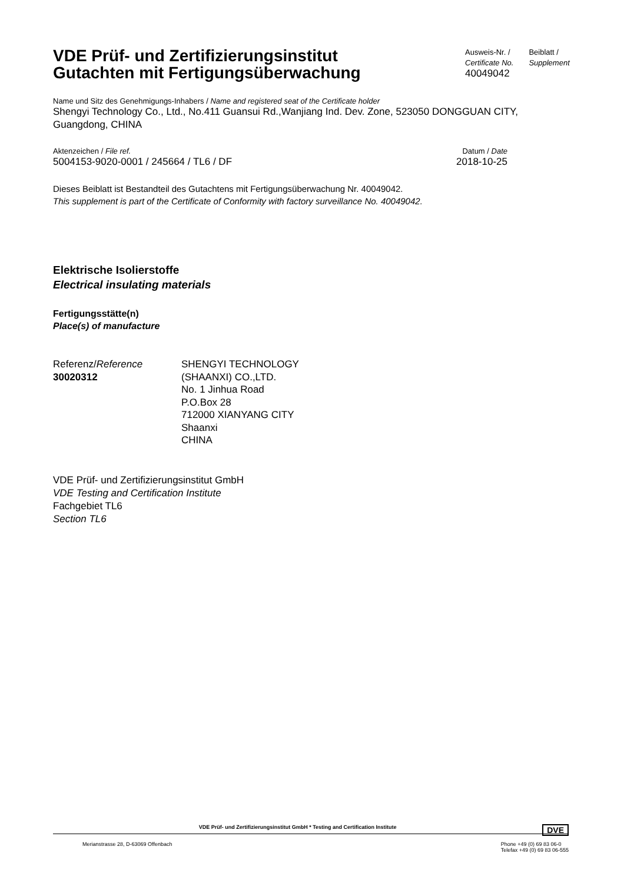VDE Prüf- und Zertifizierungsinstitut
Gutachten mit Fertigungsüberwachung
Ausweis-Nr. /
Certificate No.
40049042
Beiblatt /
Supplement
Name und Sitz des Genehmigungs-Inhabers / Name and registered seat of the Certificate holder
Shengyi Technology Co., Ltd., No.411 Guansui Rd.,Wanjiang Ind. Dev. Zone, 523050 DONGGUAN CITY, Guangdong, CHINA
Aktenzeichen / File ref. Datum / Date
5004153-9020-0001 / 245664 / TL6 / DF
2018-10-25
Dieses Beiblatt ist Bestandteil des Gutachtens mit Fertigungsüberwachung Nr. 40049042.
This supplement is part of the Certificate of Conformity with factory surveillance No. 40049042.
Elektrische Isolierstoffe
Electrical insulating materials
Fertigungsstätte(n)
Place(s) of manufacture
Referenz/Reference
30020312
SHENGYI TECHNOLOGY
(SHAANXI) CO.,LTD.
No. 1 Jinhua Road
P.O.Box 28
712000 XIANYANG CITY
Shaanxi
CHINA
VDE Prüf- und Zertifizierungsinstitut GmbH
VDE Testing and Certification Institute
Fachgebiet TL6
Section TL6
VDE Prüf- und Zertifizierungsinstitut GmbH * Testing and Certification Institute DVE
Merianstrasse 28, D-63069 Offenbach
Phone +49 (0) 69 83 06-0
Telefax +49 (0) 69 83 06-555